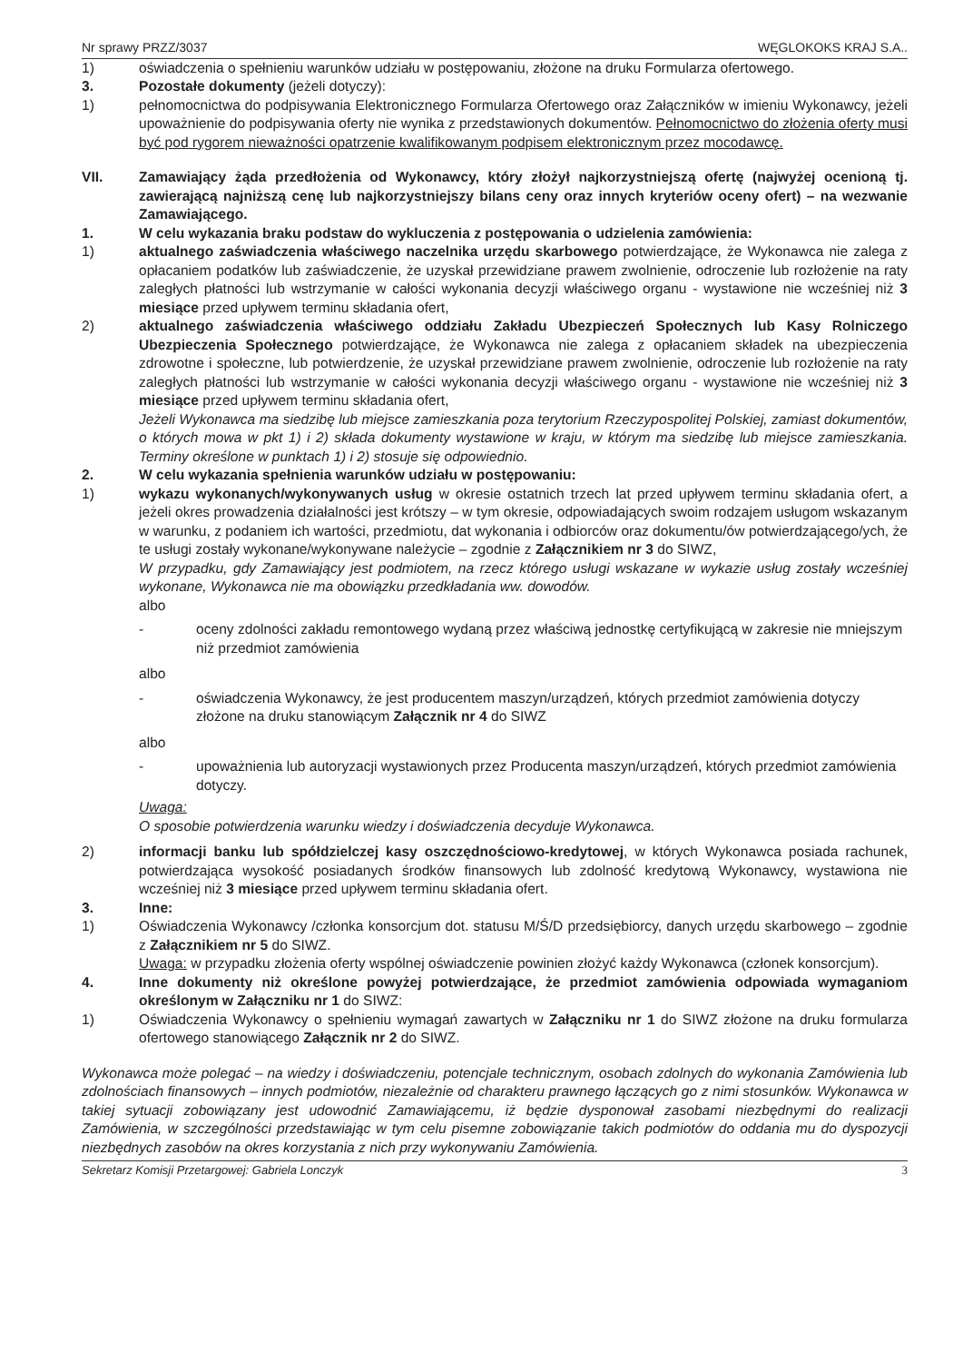Nr sprawy PRZZ/3037 WĘGLOKOKS KRAJ S.A..
1) oświadczenia o spełnieniu warunków udziału w postępowaniu, złożone na druku Formularza ofertowego.
3. Pozostałe dokumenty (jeżeli dotyczy):
1) pełnomocnictwa do podpisywania Elektronicznego Formularza Ofertowego oraz Załączników w imieniu Wykonawcy, jeżeli upoważnienie do podpisywania oferty nie wynika z przedstawionych dokumentów. Pełnomocnictwo do złożenia oferty musi być pod rygorem nieważności opatrzenie kwalifikowanym podpisem elektronicznym przez mocodawcę.
VII. Zamawiający żąda przedłożenia od Wykonawcy, który złożył najkorzystniejszą ofertę (najwyżej ocenioną tj. zawierającą najniższą cenę lub najkorzystniejszy bilans ceny oraz innych kryteriów oceny ofert) – na wezwanie Zamawiającego.
1. W celu wykazania braku podstaw do wykluczenia z postępowania o udzielenia zamówienia:
1) aktualnego zaświadczenia właściwego naczelnika urzędu skarbowego potwierdzające, że Wykonawca nie zalega z opłacaniem podatków lub zaświadczenie, że uzyskał przewidziane prawem zwolnienie, odroczenie lub rozłożenie na raty zaległych płatności lub wstrzymanie w całości wykonania decyzji właściwego organu - wystawione nie wcześniej niż 3 miesiące przed upływem terminu składania ofert,
2) aktualnego zaświadczenia właściwego oddziału Zakładu Ubezpieczeń Społecznych lub Kasy Rolniczego Ubezpieczenia Społecznego potwierdzające, że Wykonawca nie zalega z opłacaniem składek na ubezpieczenia zdrowotne i społeczne, lub potwierdzenie, że uzyskał przewidziane prawem zwolnienie, odroczenie lub rozłożenie na raty zaległych płatności lub wstrzymanie w całości wykonania decyzji właściwego organu - wystawione nie wcześniej niż 3 miesiące przed upływem terminu składania ofert,
Jeżeli Wykonawca ma siedzibę lub miejsce zamieszkania poza terytorium Rzeczypospolitej Polskiej, zamiast dokumentów, o których mowa w pkt 1) i 2) składa dokumenty wystawione w kraju, w którym ma siedzibę lub miejsce zamieszkania. Terminy określone w punktach 1) i 2) stosuje się odpowiednio.
2. W celu wykazania spełnienia warunków udziału w postępowaniu:
1) wykazu wykonanych/wykonywanych usług w okresie ostatnich trzech lat przed upływem terminu składania ofert, a jeżeli okres prowadzenia działalności jest krótszy – w tym okresie, odpowiadających swoim rodzajem usługom wskazanym w warunku, z podaniem ich wartości, przedmiotu, dat wykonania i odbiorców oraz dokumentu/ów potwierdzającego/ych, że te usługi zostały wykonane/wykonywane należycie – zgodnie z Załącznikiem nr 3 do SIWZ,
W przypadku, gdy Zamawiający jest podmiotem, na rzecz którego usługi wskazane w wykazie usług zostały wcześniej wykonane, Wykonawca nie ma obowiązku przedkładania ww. dowodów.
albo
- oceny zdolności zakładu remontowego wydaną przez właściwą jednostkę certyfikującą w zakresie nie mniejszym niż przedmiot zamówienia
albo
- oświadczenia Wykonawcy, że jest producentem maszyn/urządzeń, których przedmiot zamówienia dotyczy złożone na druku stanowiącym Załącznik nr 4 do SIWZ
albo
- upoważnienia lub autoryzacji wystawionych przez Producenta maszyn/urządzeń, których przedmiot zamówienia dotyczy.
Uwaga:
O sposobie potwierdzenia warunku wiedzy i doświadczenia decyduje Wykonawca.
2) informacji banku lub spółdzielczej kasy oszczędnościowo-kredytowej, w których Wykonawca posiada rachunek, potwierdzająca wysokość posiadanych środków finansowych lub zdolność kredytową Wykonawcy, wystawiona nie wcześniej niż 3 miesiące przed upływem terminu składania ofert.
3. Inne:
1) Oświadczenia Wykonawcy /członka konsorcjum dot. statusu M/Ś/D przedsiębiorcy, danych urzędu skarbowego – zgodnie z Załącznikiem nr 5 do SIWZ.
Uwaga: w przypadku złożenia oferty wspólnej oświadczenie powinien złożyć każdy Wykonawca (członek konsorcjum).
4. Inne dokumenty niż określone powyżej potwierdzające, że przedmiot zamówienia odpowiada wymaganiom określonym w Załączniku nr 1 do SIWZ:
1) Oświadczenia Wykonawcy o spełnieniu wymagań zawartych w Załączniku nr 1 do SIWZ złożone na druku formularza ofertowego stanowiącego Załącznik nr 2 do SIWZ.
Wykonawca może polegać – na wiedzy i doświadczeniu, potencjale technicznym, osobach zdolnych do wykonania Zamówienia lub zdolnościach finansowych – innych podmiotów, niezależnie od charakteru prawnego łączących go z nimi stosunków. Wykonawca w takiej sytuacji zobowiązany jest udowodnić Zamawiającemu, iż będzie dysponował zasobami niezbędnymi do realizacji Zamówienia, w szczególności przedstawiając w tym celu pisemne zobowiązanie takich podmiotów do oddania mu do dyspozycji niezbędnych zasobów na okres korzystania z nich przy wykonywaniu Zamówienia.
Sekretarz Komisji Przetargowej: Gabriela Lonczyk 3